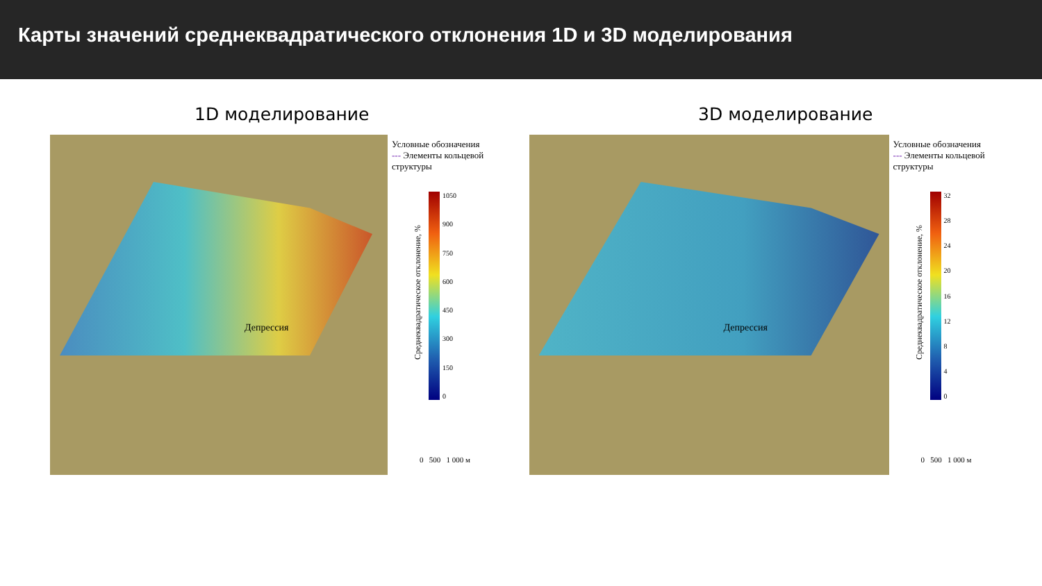Карты значений среднеквадратического отклонения 1D и 3D моделирования
1D моделирование
Депрессия
Условные обозначения
--- Элементы кольцевой структуры
Среднеквадратическое отклонение, %
1050
900
750
600
450
300
150
0
0 500 1 000 м
3D моделирование
Депрессия
Условные обозначения
--- Элементы кольцевой структуры
Среднеквадратическое отклонение, %
32
28
24
20
16
12
8
4
0
0 500 1 000 м